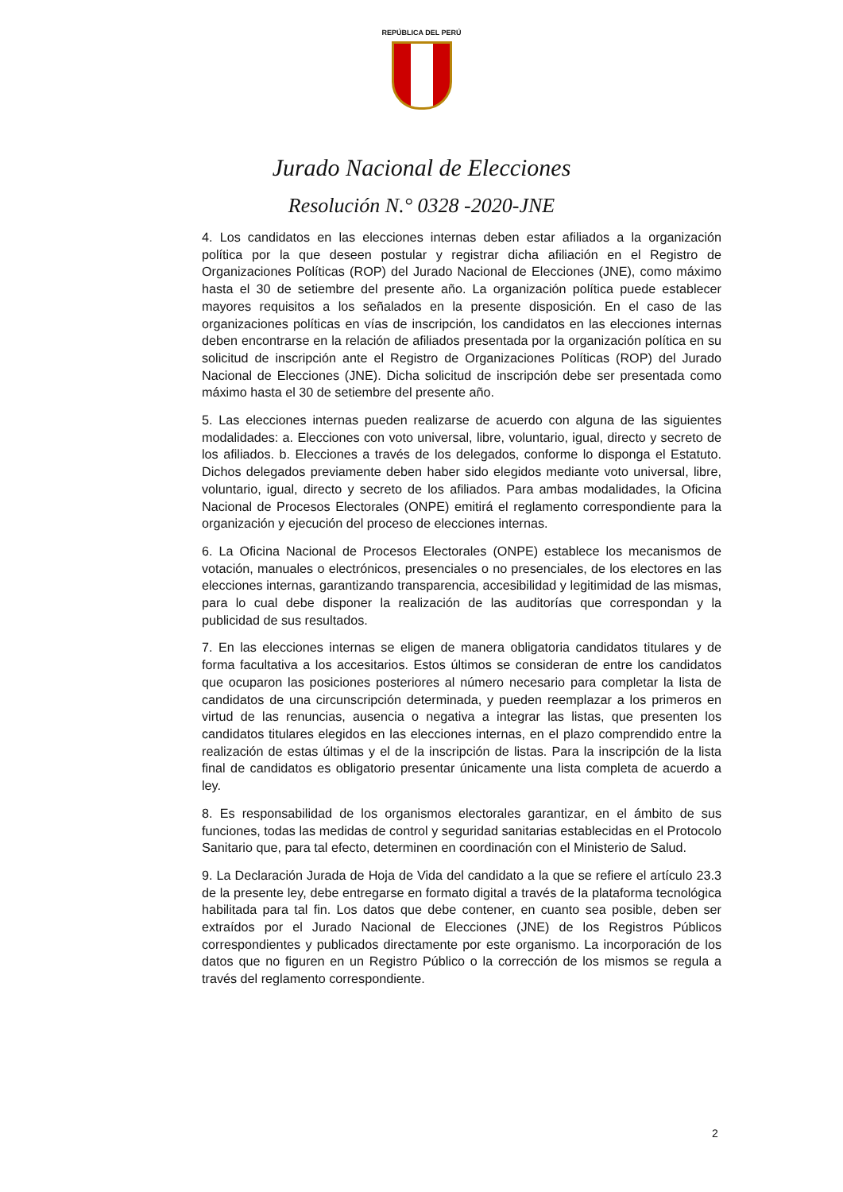REPÚBLICA DEL PERÚ
Jurado Nacional de Elecciones
Resolución N.° 0328 -2020-JNE
4. Los candidatos en las elecciones internas deben estar afiliados a la organización política por la que deseen postular y registrar dicha afiliación en el Registro de Organizaciones Políticas (ROP) del Jurado Nacional de Elecciones (JNE), como máximo hasta el 30 de setiembre del presente año. La organización política puede establecer mayores requisitos a los señalados en la presente disposición. En el caso de las organizaciones políticas en vías de inscripción, los candidatos en las elecciones internas deben encontrarse en la relación de afiliados presentada por la organización política en su solicitud de inscripción ante el Registro de Organizaciones Políticas (ROP) del Jurado Nacional de Elecciones (JNE). Dicha solicitud de inscripción debe ser presentada como máximo hasta el 30 de setiembre del presente año.
5. Las elecciones internas pueden realizarse de acuerdo con alguna de las siguientes modalidades: a. Elecciones con voto universal, libre, voluntario, igual, directo y secreto de los afiliados. b. Elecciones a través de los delegados, conforme lo disponga el Estatuto. Dichos delegados previamente deben haber sido elegidos mediante voto universal, libre, voluntario, igual, directo y secreto de los afiliados. Para ambas modalidades, la Oficina Nacional de Procesos Electorales (ONPE) emitirá el reglamento correspondiente para la organización y ejecución del proceso de elecciones internas.
6. La Oficina Nacional de Procesos Electorales (ONPE) establece los mecanismos de votación, manuales o electrónicos, presenciales o no presenciales, de los electores en las elecciones internas, garantizando transparencia, accesibilidad y legitimidad de las mismas, para lo cual debe disponer la realización de las auditorías que correspondan y la publicidad de sus resultados.
7. En las elecciones internas se eligen de manera obligatoria candidatos titulares y de forma facultativa a los accesitarios. Estos últimos se consideran de entre los candidatos que ocuparon las posiciones posteriores al número necesario para completar la lista de candidatos de una circunscripción determinada, y pueden reemplazar a los primeros en virtud de las renuncias, ausencia o negativa a integrar las listas, que presenten los candidatos titulares elegidos en las elecciones internas, en el plazo comprendido entre la realización de estas últimas y el de la inscripción de listas. Para la inscripción de la lista final de candidatos es obligatorio presentar únicamente una lista completa de acuerdo a ley.
8. Es responsabilidad de los organismos electorales garantizar, en el ámbito de sus funciones, todas las medidas de control y seguridad sanitarias establecidas en el Protocolo Sanitario que, para tal efecto, determinen en coordinación con el Ministerio de Salud.
9. La Declaración Jurada de Hoja de Vida del candidato a la que se refiere el artículo 23.3 de la presente ley, debe entregarse en formato digital a través de la plataforma tecnológica habilitada para tal fin. Los datos que debe contener, en cuanto sea posible, deben ser extraídos por el Jurado Nacional de Elecciones (JNE) de los Registros Públicos correspondientes y publicados directamente por este organismo. La incorporación de los datos que no figuren en un Registro Público o la corrección de los mismos se regula a través del reglamento correspondiente.
2